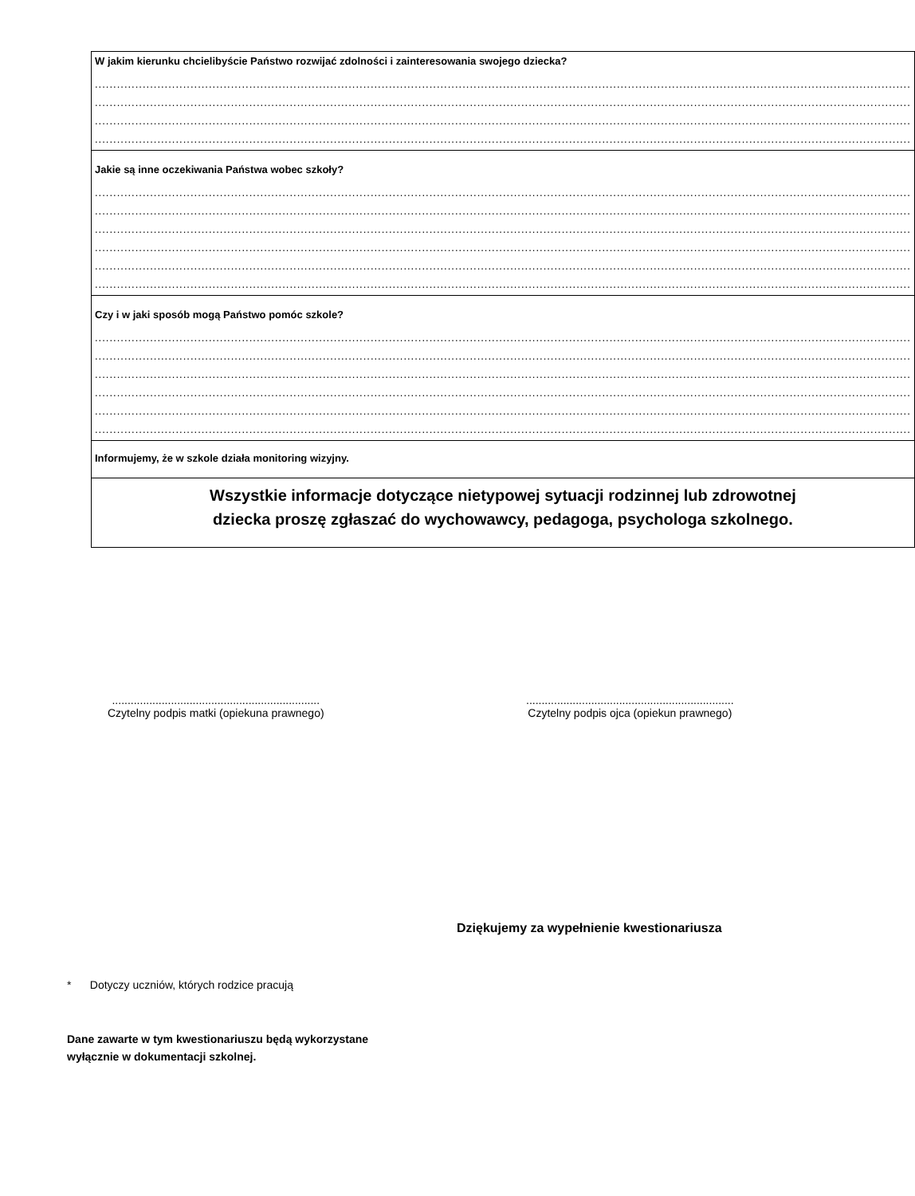| W jakim kierunku chcielibyście Państwo rozwijać zdolności i zainteresowania swojego dziecka? .............................................................................................................................................................................................................................. .............................................................................................................................................................................................................................. .............................................................................................................................................................................................................................. .............................................................................................................................................................................................................................. |
| Jakie są inne oczekiwania Państwa wobec szkoły? .............................................................................................................................................................................................................................. .............................................................................................................................................................................................................................. .............................................................................................................................................................................................................................. .............................................................................................................................................................................................................................. .............................................................................................................................................................................................................................. .............................................................................................................................................................................................................................. |
| Czy i w jaki sposób mogą Państwo pomóc szkole? .............................................................................................................................................................................................................................. .............................................................................................................................................................................................................................. .............................................................................................................................................................................................................................. .............................................................................................................................................................................................................................. .............................................................................................................................................................................................................................. .............................................................................................................................................................................................................................. |
| Informujemy, że w szkole działa monitoring wizyjny. |
| Wszystkie informacje dotyczące nietypowej sytuacji rodzinnej lub zdrowotnej dziecka proszę zgłaszać do wychowawcy, pedagoga, psychologa szkolnego. |
...................................................................
Czytelny podpis matki (opiekuna prawnego)
...................................................................
Czytelny podpis ojca (opiekun prawnego)
Dziękujemy za wypełnienie kwestionariusza
* Dotyczy uczniów, których rodzice pracują
Dane zawarte w tym kwestionariuszu będą wykorzystane
wyłącznie w dokumentacji szkolnej.